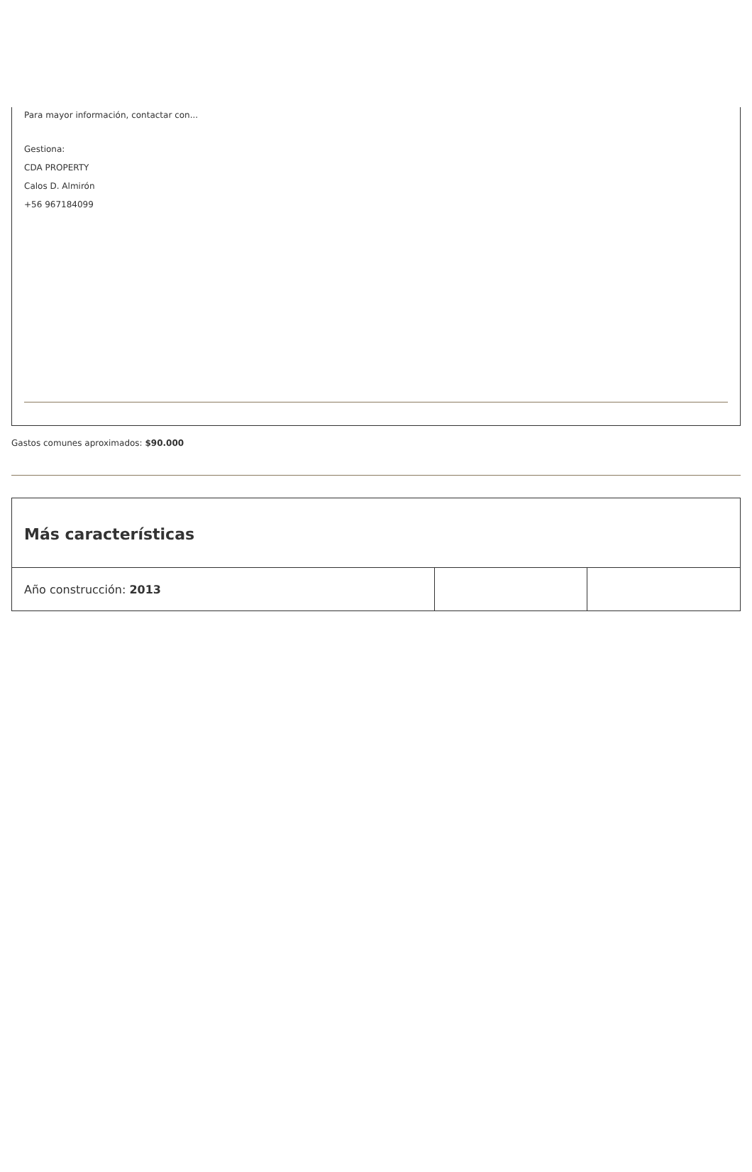Para mayor información, contactar con...
Gestiona:
CDA PROPERTY
Calos D. Almirón
+56 967184099
Gastos comunes aproximados: $90.000
| Más características | | |
| --- | --- | --- |
| Año construcción: 2013 | | |